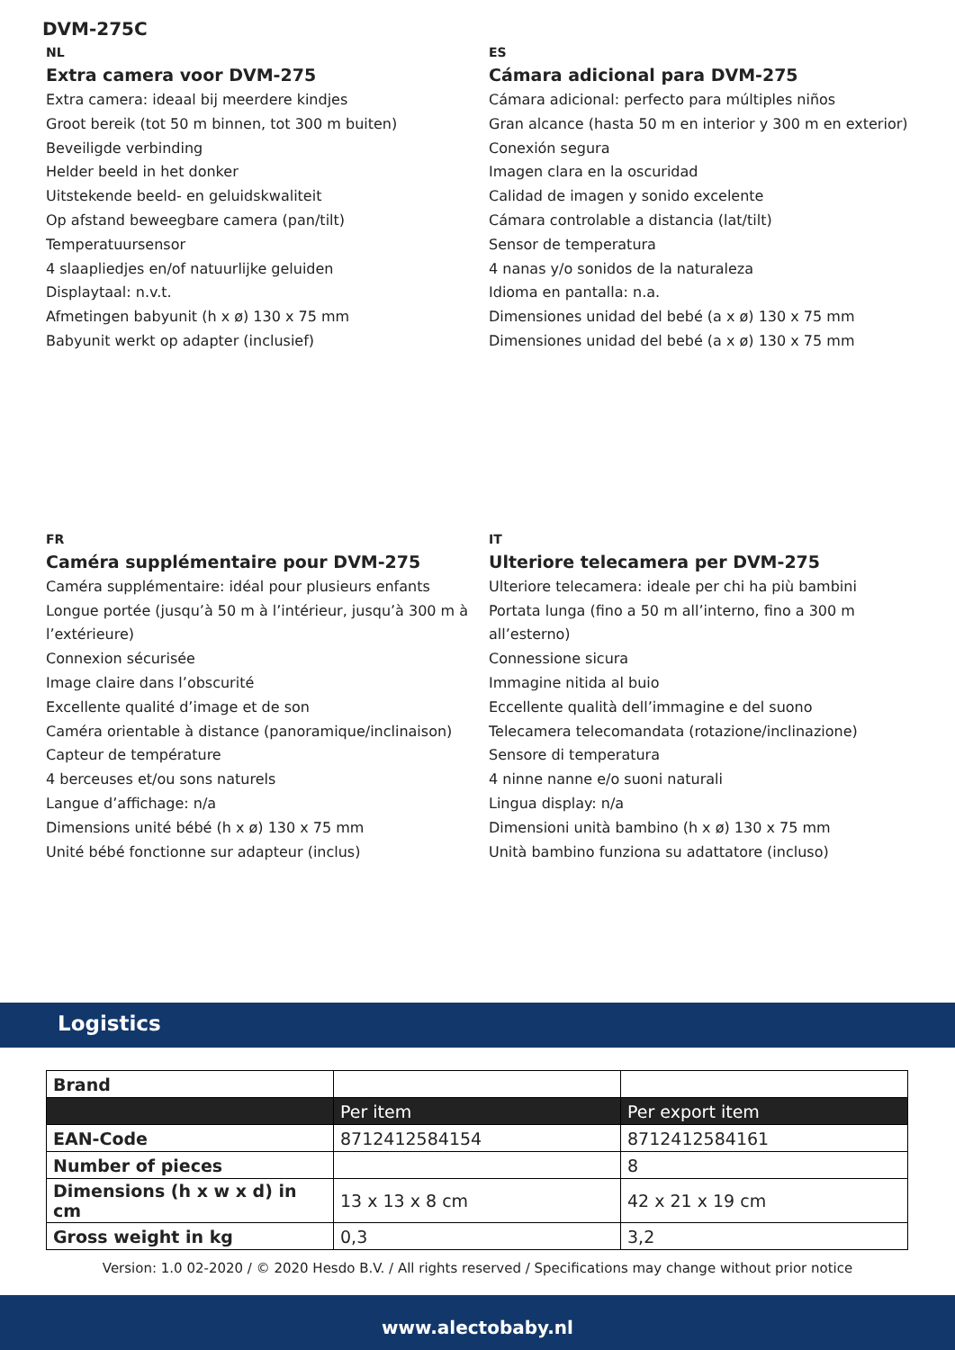DVM-275C
NL
Extra camera voor DVM-275
Extra camera: ideaal bij meerdere kindjes
Groot bereik (tot 50 m binnen, tot 300 m buiten)
Beveiligde verbinding
Helder beeld in het donker
Uitstekende beeld- en geluidskwaliteit
Op afstand beweegbare camera (pan/tilt)
Temperatuursensor
4 slaapliedjes en/of natuurlijke geluiden
Displaytaal: n.v.t.
Afmetingen babyunit (h x ø) 130 x 75 mm
Babyunit werkt op adapter (inclusief)
ES
Cámara adicional para DVM-275
Cámara adicional: perfecto para múltiples niños
Gran alcance (hasta 50 m en interior y 300 m en exterior)
Conexión segura
Imagen clara en la oscuridad
Calidad de imagen y sonido excelente
Cámara controlable a distancia (lat/tilt)
Sensor de temperatura
4 nanas y/o sonidos de la naturaleza
Idioma en pantalla: n.a.
Dimensiones unidad del bebé (a x ø) 130 x 75 mm
Dimensiones unidad del bebé (a x ø) 130 x 75 mm
FR
Caméra supplémentaire pour DVM-275
Caméra supplémentaire: idéal pour plusieurs enfants
Longue portée (jusqu’à 50 m à l’intérieur, jusqu’à 300 m à l’extérieure)
Connexion sécurisée
Image claire dans l’obscurité
Excellente qualité d’image et de son
Caméra orientable à distance (panoramique/inclinaison)
Capteur de température
4 berceuses et/ou sons naturels
Langue d’affichage: n/a
Dimensions unité bébé (h x ø) 130 x 75 mm
Unité bébé fonctionne sur adapteur (inclus)
IT
Ulteriore telecamera per DVM-275
Ulteriore telecamera: ideale per chi ha più bambini
Portata lunga (fino a 50 m all’interno, fino a 300 m all’esterno)
Connessione sicura
Immagine nitida al buio
Eccellente qualità dell’immagine e del suono
Telecamera telecomandata (rotazione/inclinazione)
Sensore di temperatura
4 ninne nanne e/o suoni naturali
Lingua display: n/a
Dimensioni unità bambino (h x ø) 130 x 75 mm
Unità bambino funziona su adattatore (incluso)
Logistics
| Brand | | |
| | Per item | Per export item |
| EAN-Code | 8712412584154 | 8712412584161 |
| Number of pieces | | 8 |
| Dimensions (h x w x d) in cm | 13 x 13 x 8 cm | 42 x 21 x 19 cm |
| Gross weight in kg | 0,3 | 3,2 |
Version: 1.0 02-2020 / © 2020 Hesdo B.V. / All rights reserved / Specifications may change without prior notice
www.alectobaby.nl